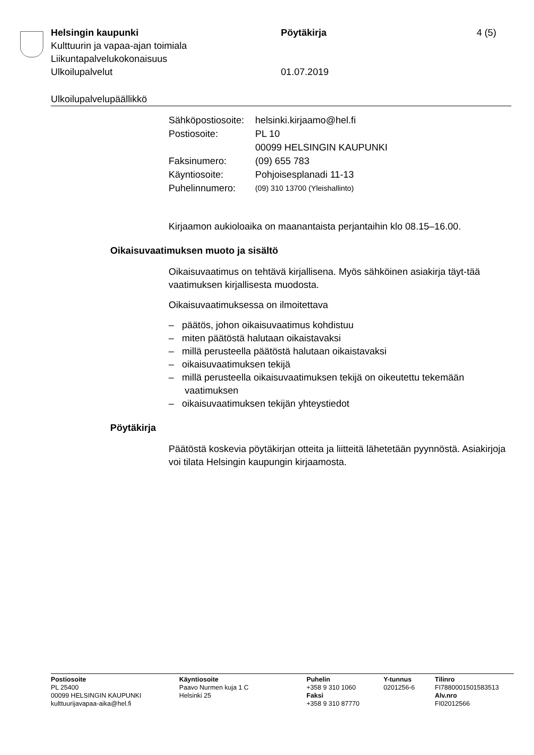Helsingin kaupunki Pöytäkirja 4 (5)
Kulttuurin ja vapaa-ajan toimiala
Liikuntapalvelukokonaisuus
Ulkoilupalvelut 01.07.2019
Ulkoilupalvelupäällikkö
| Sähköpostiosoite: | helsinki.kirjaamo@hel.fi |
| Postiosoite: | PL 10 |
| | 00099 HELSINGIN KAUPUNKI |
| Faksinumero: | (09) 655 783 |
| Käyntiosoite: | Pohjoisesplanadi 11-13 |
| Puhelinnumero: | (09) 310 13700 (Yleishallinto) |
Kirjaamon aukioloaika on maanantaista perjantaihin klo 08.15–16.00.
Oikaisuvaatimuksen muoto ja sisältö
Oikaisuvaatimus on tehtävä kirjallisena. Myös sähköinen asiakirja täyt-tää vaatimuksen kirjallisesta muodosta.
Oikaisuvaatimuksessa on ilmoitettava
– päätös, johon oikaisuvaatimus kohdistuu
– miten päätöstä halutaan oikaistavaksi
– millä perusteella päätöstä halutaan oikaistavaksi
– oikaisuvaatimuksen tekijä
– millä perusteella oikaisuvaatimuksen tekijä on oikeutettu tekemään vaatimuksen
– oikaisuvaatimuksen tekijän yhteystiedot
Pöytäkirja
Päätöstä koskevia pöytäkirjan otteita ja liitteitä lähetetään pyynnöstä. Asiakirjoja voi tilata Helsingin kaupungin kirjaamosta.
Postiosoite
PL 25400
00099 HELSINGIN KAUPUNKI
kulttuurijavapaa-aika@hel.fi
Käyntiosoite
Paavo Nurmen kuja 1 C
Helsinki 25
Puhelin
+358 9 310 1060
Faksi
+358 9 310 87770
Y-tunnus
0201256-6
Tilinro
FI7880001501583513
Alv.nro
FI02012566